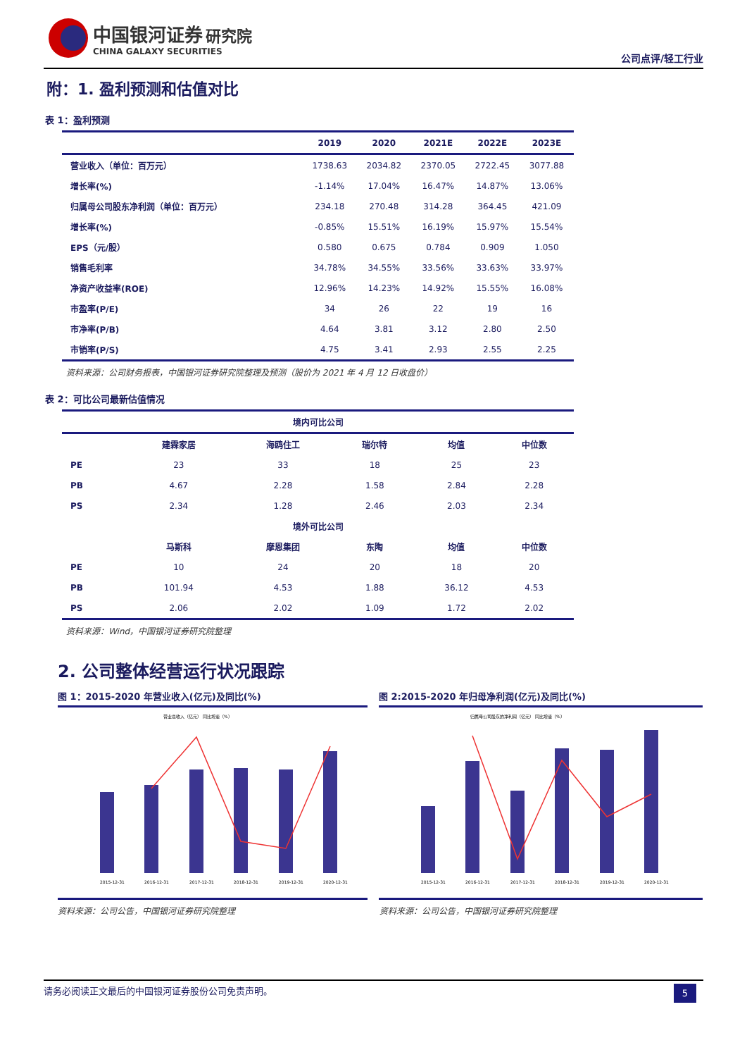中国银河证券 研究院
CHINA GALAXY SECURITIES
公司点评/轻工行业
附：1. 盈利预测和估值对比
表 1：盈利预测
| | 2019 | 2020 | 2021E | 2022E | 2023E |
| --- | --- | --- | --- | --- | --- |
| 营业收入（单位：百万元） | 1738.63 | 2034.82 | 2370.05 | 2722.45 | 3077.88 |
| 增长率(%) | -1.14% | 17.04% | 16.47% | 14.87% | 13.06% |
| 归属母公司股东净利润（单位：百万元） | 234.18 | 270.48 | 314.28 | 364.45 | 421.09 |
| 增长率(%) | -0.85% | 15.51% | 16.19% | 15.97% | 15.54% |
| EPS（元/股） | 0.580 | 0.675 | 0.784 | 0.909 | 1.050 |
| 销售毛利率 | 34.78% | 34.55% | 33.56% | 33.63% | 33.97% |
| 净资产收益率(ROE) | 12.96% | 14.23% | 14.92% | 15.55% | 16.08% |
| 市盈率(P/E) | 34 | 26 | 22 | 19 | 16 |
| 市净率(P/B) | 4.64 | 3.81 | 3.12 | 2.80 | 2.50 |
| 市销率(P/S) | 4.75 | 3.41 | 2.93 | 2.55 | 2.25 |
资料来源：公司财务报表，中国银河证券研究院整理及预测（股价为 2021 年 4 月 12 日收盘价）
表 2：可比公司最新估值情况
| 境内可比公司 | | | | | | |
| --- | --- | --- | --- | --- | --- | --- |
| | 建霖家居 | 海鸥住工 | 瑞尔特 | | 均值 | 中位数 |
| PE | 23 | 33 | 18 | | 25 | 23 |
| PB | 4.67 | 2.28 | 1.58 | | 2.84 | 2.28 |
| PS | 2.34 | 1.28 | 2.46 | | 2.03 | 2.34 |
| 境外可比公司 | | | | | | |
| | 马斯科 | 摩恩集团 | 东陶 | | 均值 | 中位数 |
| PE | 10 | 24 | 20 | | 18 | 20 |
| PB | 101.94 | 4.53 | 1.88 | | 36.12 | 4.53 |
| PS | 2.06 | 2.02 | 1.09 | | 1.72 | 2.02 |
资料来源：Wind，中国银河证券研究院整理
2. 公司整体经营运行状况跟踪
图 1：2015-2020 年营业收入(亿元)及同比(%)
营业总收入（亿元） 同比增速（%）
2015-12-31
2016-12-31
2017-12-31
2018-12-31
2019-12-31
2020-12-31
图 2:2015-2020 年归母净利润(亿元)及同比(%)
归属母公司股东的净利润（亿元） 同比增速（%）
2015-12-31
2016-12-31
2017-12-31
2018-12-31
2019-12-31
2020-12-31
资料来源：公司公告，中国银河证券研究院整理
资料来源：公司公告，中国银河证券研究院整理
请务必阅读正文最后的中国银河证券股份公司免责声明。 5